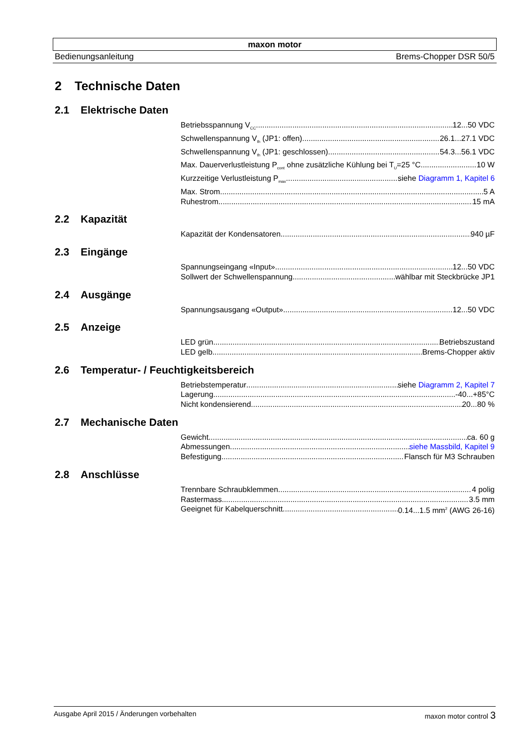maxon motor
Bedienungsanleitung Brems-Chopper DSR 50/5
2 Technische Daten
2.1 Elektrische Daten
Betriebsspannung V<sub>CC</sub> 12...50 VDC
Schwellenspannung V<sub>th</sub> (JP1: offen) 26.1...27.1 VDC
Schwellenspannung V<sub>th</sub> (JP1: geschlossen) 54.3...56.1 VDC
Max. Dauerverlustleistung P<sub>cont</sub> ohne zusätzliche Kühlung bei T<sub>U</sub>=25 °C 10 W
Kurzzeitige Verlustleistung P<sub>max</sub> siehe Diagramm 1, Kapitel 6
Max. Strom 5 A
Ruhestrom 15 mA
2.2 Kapazität
Kapazität der Kondensatoren 940 µF
2.3 Eingänge
Spannungseingang «Input» 12...50 VDC
Sollwert der Schwellenspannung wählbar mit Steckbrücke JP1
2.4 Ausgänge
Spannungsausgang «Output» 12...50 VDC
2.5 Anzeige
LED grün Betriebszustand
LED gelb Brems-Chopper aktiv
2.6 Temperatur- / Feuchtigkeitsbereich
Betriebstemperatur siehe Diagramm 2, Kapitel 7
Lagerung -40...+85°C
Nicht kondensierend 20...80 %
2.7 Mechanische Daten
Gewicht ca. 60 g
Abmessungen siehe Massbild, Kapitel 9
Befestigung Flansch für M3 Schrauben
2.8 Anschlüsse
Trennbare Schraubklemmen 4 polig
Rastermass 3.5 mm
Geeignet für Kabelquerschnitt 0.14...1.5 mm<sup>2</sup> (AWG 26-16)
Ausgabe April 2015 / Änderungen vorbehalten maxon motor control 3